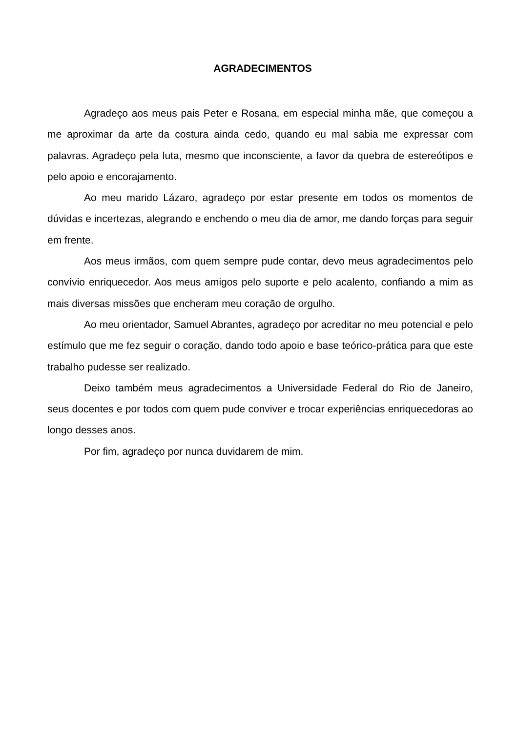AGRADECIMENTOS
Agradeço aos meus pais Peter e Rosana, em especial minha mãe, que começou a me aproximar da arte da costura ainda cedo, quando eu mal sabia me expressar com palavras. Agradeço pela luta, mesmo que inconsciente, a favor da quebra de estereótipos e pelo apoio e encorajamento.
Ao meu marido Lázaro, agradeço por estar presente em todos os momentos de dúvidas e incertezas, alegrando e enchendo o meu dia de amor, me dando forças para seguir em frente.
Aos meus irmãos, com quem sempre pude contar, devo meus agradecimentos pelo convívio enriquecedor. Aos meus amigos pelo suporte e pelo acalento, confiando a mim as mais diversas missões que encheram meu coração de orgulho.
Ao meu orientador, Samuel Abrantes, agradeço por acreditar no meu potencial e pelo estímulo que me fez seguir o coração, dando todo apoio e base teórico-prática para que este trabalho pudesse ser realizado.
Deixo também meus agradecimentos a Universidade Federal do Rio de Janeiro, seus docentes e por todos com quem pude conviver e trocar experiências enriquecedoras ao longo desses anos.
Por fim, agradeço por nunca duvidarem de mim.